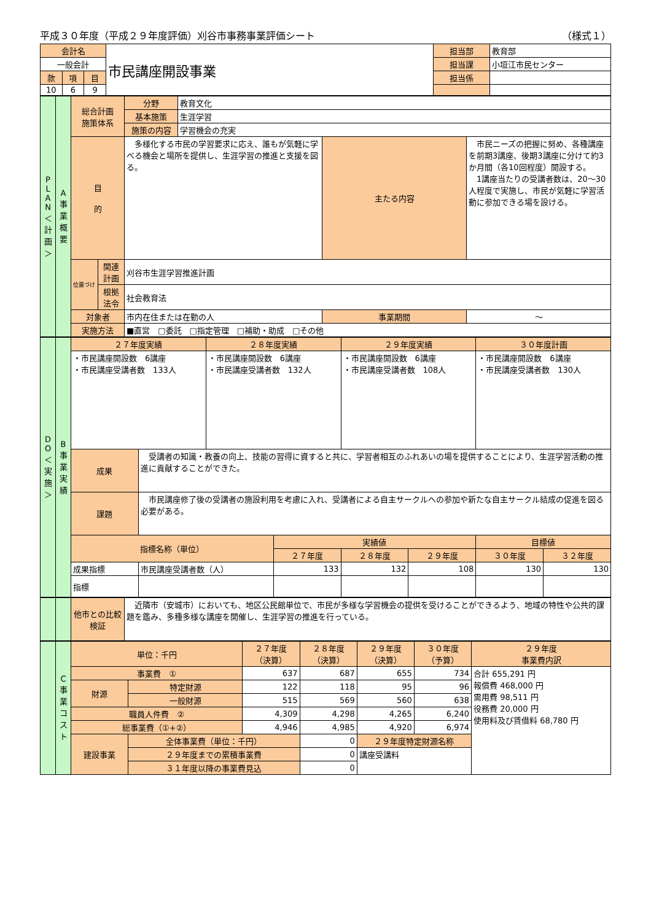平成３０年度（平成２９年度評価）刈谷市事務事業評価シート （様式１）
| 会計名 | | | 市民講座開設事業 | 担当部 | 教育部 |
| 一般会計 | | | | 担当課 | 小垣江市民センター |
| 款 | 項 | 目 | | 担当係 | |
| 10 | 6 | 9 | | | |
| P L A N ＜ 計 画 ＞ | A 事 業 概 要 | 総合計画 施策体系 | | 分野 | 教育文化 | | |
| | | | | 基本施策 | 生涯学習 | | |
| | | | | 施策の内容 | 学習機会の充実 | | |
| | | 目 的 | | 多様化する市民の学習要求に応え、誰もが気軽に学べる機会と場所を提供し、生涯学習の推進と支援を図る。 | | 主たる内容 | 市民ニーズの把握に努め、各種講座を前期3講座、後期3講座に分けて約3か月間（各10回程度）開設する。 1講座当たりの受講者数は、20〜30人程度で実施し、市民が気軽に学習活動に参加できる場を設ける。 |
| | | 位置づけ | 関連計画 | 刈谷市生涯学習推進計画 | | | |
| | | | 根拠法令 | 社会教育法 | | | |
| | | 対象者 | | 市内在住または在勤の人 | | 事業期間 | 〜 |
| | | 実施方法 | | ■直営 □委託 □指定管理 □補助・助成 □その他 | | | |
| D O ＜ 実 施 ＞ | B 事 業 実 績 | ２７年度実績 | | ２８年度実績 | | ２９年度実績 | | ３０年度計画 | |
| | | ・市民講座開設数 6講座 ・市民講座受講者数 133人 | | ・市民講座開設数 6講座 ・市民講座受講者数 132人 | | ・市民講座開設数 6講座 ・市民講座受講者数 108人 | | ・市民講座開設数 6講座 ・市民講座受講者数 130人 | |
| | | 成果 | 受講者の知識・教養の向上、技能の習得に資すると共に、学習者相互のふれあいの場を提供することにより、生涯学習活動の推進に貢献することができた。 | | | | | | |
| | | 課題 | 市民講座修了後の受講者の施設利用を考慮に入れ、受講者による自主サークルへの参加や新たな自主サークル結成の促進を図る必要がある。 | | | | | | |
| | | 指標名称（単位） | | | 実績値 | | | 目標値 | |
| | | | | | ２７年度 | ２８年度 | ２９年度 | ３０年度 | ３２年度 |
| | | 成果指標 | 市民講座受講者数（人） | | 133 | 132 | 108 | 130 | 130 |
| | | 指標 | | | | | | | |
| | | 他市との比較検証 | 近隣市（安城市）においても、地区公民館単位で、市民が多様な学習機会の提供を受けることができるよう、地域の特性や公共的課題を鑑み、多種多様な講座を開催し、生涯学習の推進を行っている。 |
| | C 事 業 コ ス ト | 単位：千円 | | ２７年度 （決算） | ２８年度 （決算） | ２９年度 （決算） | ３０年度 （予算） | ２９年度 事業費内訳 |
| | | 事業費 ① | | 637 | 687 | 655 | 734 | 合計 655,291 円 報償費 468,000 円 需用費 98,511 円 役務費 20,000 円 使用料及び賃借料 68,780 円 |
| | | 財源 | 特定財源 | 122 | 118 | 95 | 96 | |
| | | | 一般財源 | 515 | 569 | 560 | 638 | |
| | | 職員人件費 ② | | 4,309 | 4,298 | 4,265 | 6,240 | |
| | | 総事業費（①+②） | | 4,946 | 4,985 | 4,920 | 6,974 | |
| | | 建設事業 | 全体事業費（単位：千円） | | 0 | ２９年度特定財源名称 | | |
| | | | ２９年度までの累積事業費 | | 0 | 講座受講料 | | |
| | | | ３１年度以降の事業費見込 | | 0 | | | |